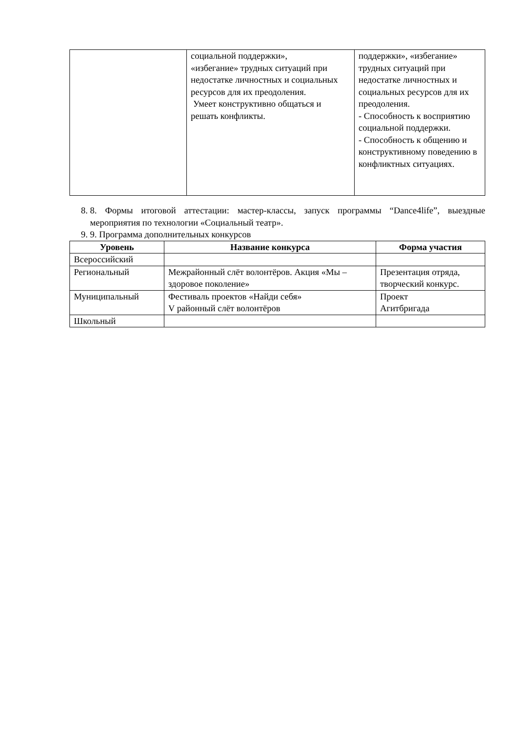| | социальной поддержки», «избегание» трудных ситуаций при недостатке личностных и социальных ресурсов для их преодоления. Умеет конструктивно общаться и решать конфликты. | поддержки», «избегание» трудных ситуаций при недостатке личностных и социальных ресурсов для их преодоления. - Способность к восприятию социальной поддержки. - Способность к общению и конструктивному поведению в конфликтных ситуациях. |
8. 8. Формы итоговой аттестации: мастер-классы, запуск программы “Dance4life”, выездные мероприятия по технологии «Социальный театр».
9. 9. Программа дополнительных конкурсов
| Уровень | Название конкурса | Форма участия |
| --- | --- | --- |
| Всероссийский | | |
| Региональный | Межрайонный слёт волонтёров. Акция «Мы – здоровое поколение» | Презентация отряда, творческий конкурс. |
| Муниципальный | Фестиваль проектов «Найди себя» V районный слёт волонтёров | Проект Агитбригада |
| Школьный | | |